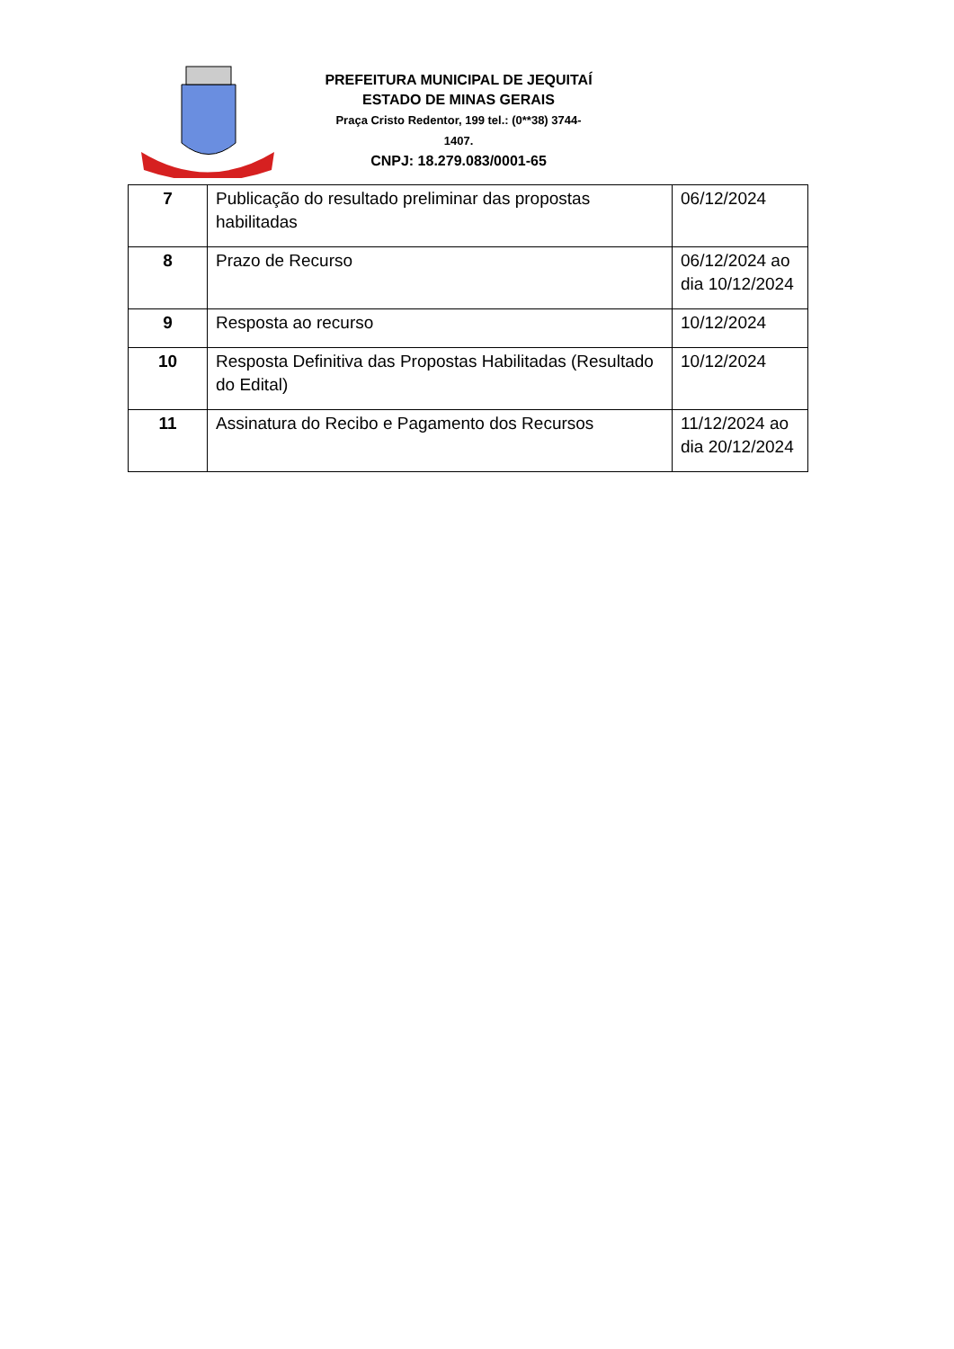PREFEITURA MUNICIPAL DE JEQUITAÍ
ESTADO DE MINAS GERAIS
Praça Cristo Redentor, 199 tel.: (0**38) 3744-1407.
CNPJ: 18.279.083/0001-65
| 7 | Publicação do resultado preliminar das propostas habilitadas | 06/12/2024 |
| 8 | Prazo de Recurso | 06/12/2024 ao dia 10/12/2024 |
| 9 | Resposta ao recurso | 10/12/2024 |
| 10 | Resposta Definitiva das Propostas Habilitadas (Resultado do Edital) | 10/12/2024 |
| 11 | Assinatura do Recibo e Pagamento dos Recursos | 11/12/2024 ao dia 20/12/2024 |